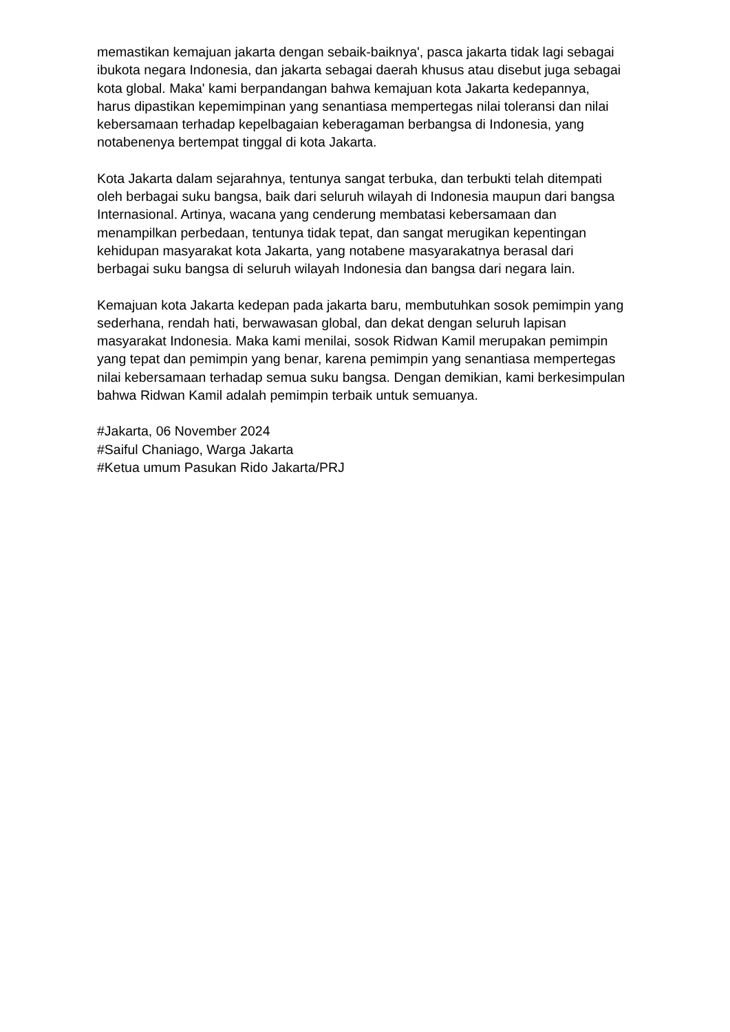memastikan kemajuan jakarta dengan sebaik-baiknya', pasca jakarta tidak lagi sebagai ibukota negara Indonesia, dan jakarta sebagai daerah khusus atau disebut juga sebagai kota global. Maka' kami berpandangan bahwa kemajuan kota Jakarta kedepannya, harus dipastikan kepemimpinan yang senantiasa mempertegas nilai toleransi dan nilai kebersamaan terhadap kepelbagaian keberagaman berbangsa di Indonesia, yang notabenenya bertempat tinggal di kota Jakarta.
Kota Jakarta dalam sejarahnya, tentunya sangat terbuka, dan terbukti telah ditempati oleh berbagai suku bangsa, baik dari seluruh wilayah di Indonesia maupun dari bangsa Internasional. Artinya, wacana yang cenderung membatasi kebersamaan dan menampilkan perbedaan, tentunya tidak tepat, dan sangat merugikan kepentingan kehidupan masyarakat kota Jakarta, yang notabene masyarakatnya berasal dari berbagai suku bangsa di seluruh wilayah Indonesia dan bangsa dari negara lain.
Kemajuan kota Jakarta kedepan pada jakarta baru, membutuhkan sosok pemimpin yang sederhana, rendah hati, berwawasan global, dan dekat dengan seluruh lapisan masyarakat Indonesia. Maka kami menilai, sosok Ridwan Kamil merupakan pemimpin yang tepat dan pemimpin yang benar, karena pemimpin yang senantiasa mempertegas nilai kebersamaan terhadap semua suku bangsa. Dengan demikian, kami berkesimpulan bahwa Ridwan Kamil adalah pemimpin terbaik untuk semuanya.
#Jakarta, 06 November 2024
#Saiful Chaniago, Warga Jakarta
#Ketua umum Pasukan Rido Jakarta/PRJ